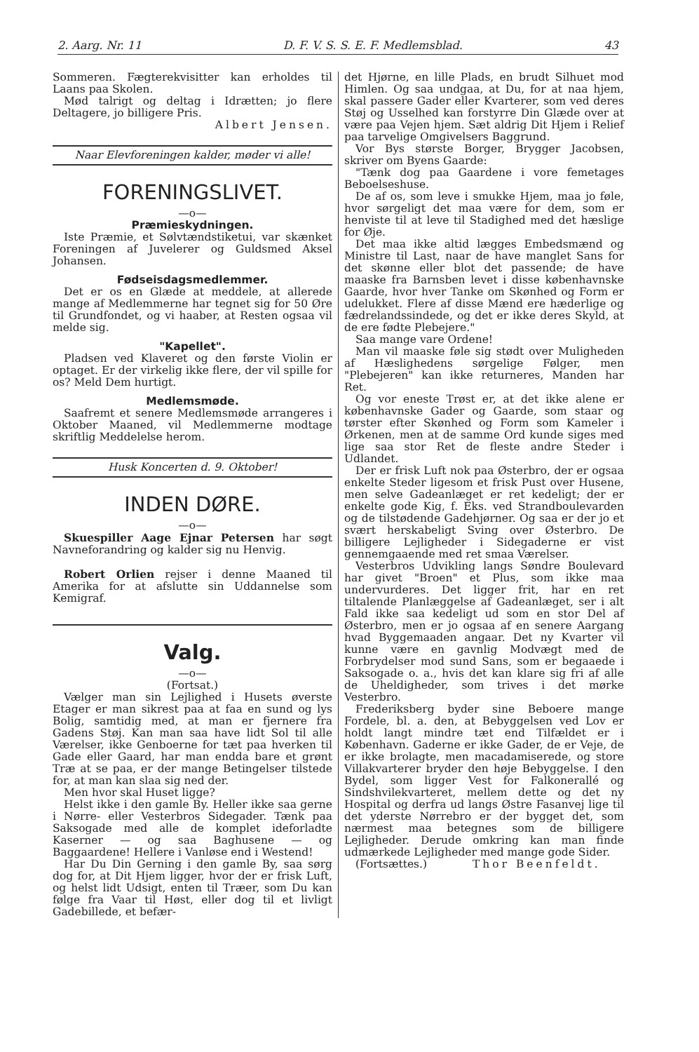2. Aarg. Nr. 11 D. F. V. S. S. E. F. Medlemsblad. 43
Sommeren. Fægterekvisitter kan erholdes til Laans paa Skolen.
Mød talrigt og deltag i Idrætten; jo flere Deltagere, jo billigere Pris.
Albert Jensen.
Naar Elevforeningen kalder, møder vi alle!
FORENINGSLIVET.
—o—
Præmieskydningen.
Iste Præmie, et Sølvtændstiketui, var skænket Foreningen af Juvelerer og Guldsmed Aksel Johansen.
Fødseisdagsmedlemmer.
Det er os en Glæde at meddele, at allerede mange af Medlemmerne har tegnet sig for 50 Øre til Grundfondet, og vi haaber, at Resten ogsaa vil melde sig.
"Kapellet".
Pladsen ved Klaveret og den første Violin er optaget. Er der virkelig ikke flere, der vil spille for os? Meld Dem hurtigt.
Medlemsmøde.
Saafremt et senere Medlemsmøde arrangeres i Oktober Maaned, vil Medlemmerne modtage skriftlig Meddelelse herom.
Husk Koncerten d. 9. Oktober!
INDEN DØRE.
—o—
Skuespiller Aage Ejnar Petersen har søgt Navneforandring og kalder sig nu Henvig.
Robert Orlien rejser i denne Maaned til Amerika for at afslutte sin Uddannelse som Kemigraf.
Valg.
—o—
(Fortsat.)
Vælger man sin Lejlighed i Husets øverste Etager er man sikrest paa at faa en sund og lys Bolig, samtidig med, at man er fjernere fra Gadens Støj. Kan man saa have lidt Sol til alle Værelser, ikke Genboerne for tæt paa hverken til Gade eller Gaard, har man endda bare et grønt Træ at se paa, er der mange Betingelser tilstede for, at man kan slaa sig ned der.
Men hvor skal Huset ligge?
Helst ikke i den gamle By. Heller ikke saa gerne i Nørre- eller Vesterbros Sidegader. Tænk paa Saksogade med alle de komplet ideforladte Kaserner — og saa Baghusene — og Baggaardene! Hellere i Vanløse end i Westend!
Har Du Din Gerning i den gamle By, saa sørg dog for, at Dit Hjem ligger, hvor der er frisk Luft, og helst lidt Udsigt, enten til Træer, som Du kan følge fra Vaar til Høst, eller dog til et livligt Gadebillede, et befær-
det Hjørne, en lille Plads, en brudt Silhuet mod Himlen. Og saa undgaa, at Du, for at naa hjem, skal passere Gader eller Kvarterer, som ved deres Støj og Usselhed kan forstyrre Din Glæde over at være paa Vejen hjem. Sæt aldrig Dit Hjem i Relief paa tarvelige Omgivelsers Baggrund.
Vor Bys største Borger, Brygger Jacobsen, skriver om Byens Gaarde:
"Tænk dog paa Gaardene i vore femetages Beboelseshuse.
De af os, som leve i smukke Hjem, maa jo føle, hvor sørgeligt det maa være for dem, som er henviste til at leve til Stadighed med det hæslige for Øje.
Det maa ikke altid lægges Embedsmænd og Ministre til Last, naar de have manglet Sans for det skønne eller blot det passende; de have maaske fra Barnsben levet i disse københavnske Gaarde, hvor hver Tanke om Skønhed og Form er udelukket. Flere af disse Mænd ere hæderlige og fædrelandssindede, og det er ikke deres Skyld, at de ere fødte Plebejere."
Saa mange vare Ordene!
Man vil maaske føle sig stødt over Muligheden af Hæslighedens sørgelige Følger, men "Plebejeren" kan ikke returneres, Manden har Ret.
Og vor eneste Trøst er, at det ikke alene er københavnske Gader og Gaarde, som staar og tørster efter Skønhed og Form som Kameler i Ørkenen, men at de samme Ord kunde siges med lige saa stor Ret de fleste andre Steder i Udlandet.
Der er frisk Luft nok paa Østerbro, der er ogsaa enkelte Steder ligesom et frisk Pust over Husene, men selve Gadeanlæget er ret kedeligt; der er enkelte gode Kig, f. Eks. ved Strandboulevarden og de tilstødende Gadehjørner. Og saa er der jo et svært herskabeligt Sving over Østerbro. De billigere Lejligheder i Sidegaderne er vist gennemgaaende med ret smaa Værelser.
Vesterbros Udvikling langs Søndre Boulevard har givet "Broen" et Plus, som ikke maa undervurderes. Det ligger frit, har en ret tiltalende Planlæggelse af Gadeanlæget, ser i alt Fald ikke saa kedeligt ud som en stor Del af Østerbro, men er jo ogsaa af en senere Aargang hvad Byggemaaden angaar. Det ny Kvarter vil kunne være en gavnlig Modvægt med de Forbrydelser mod sund Sans, som er begaaede i Saksogade o. a., hvis det kan klare sig fri af alle de Uheldigheder, som trives i det mørke Vesterbro.
Frederiksberg byder sine Beboere mange Fordele, bl. a. den, at Bebyggelsen ved Lov er holdt langt mindre tæt end Tilfældet er i København. Gaderne er ikke Gader, de er Veje, de er ikke brolagte, men macadamiserede, og store Villakvarterer bryder den høje Bebyggelse. I den Bydel, som ligger Vest for Falkonerallé og Sindshvilekvarteret, mellem dette og det ny Hospital og derfra ud langs Østre Fasanvej lige til det yderste Nørrebro er der bygget det, som nærmest maa betegnes som de billigere Lejligheder. Derude omkring kan man finde udmærkede Lejligheder med mange gode Sider.
(Fortsættes.) Thor Beenfeldt.